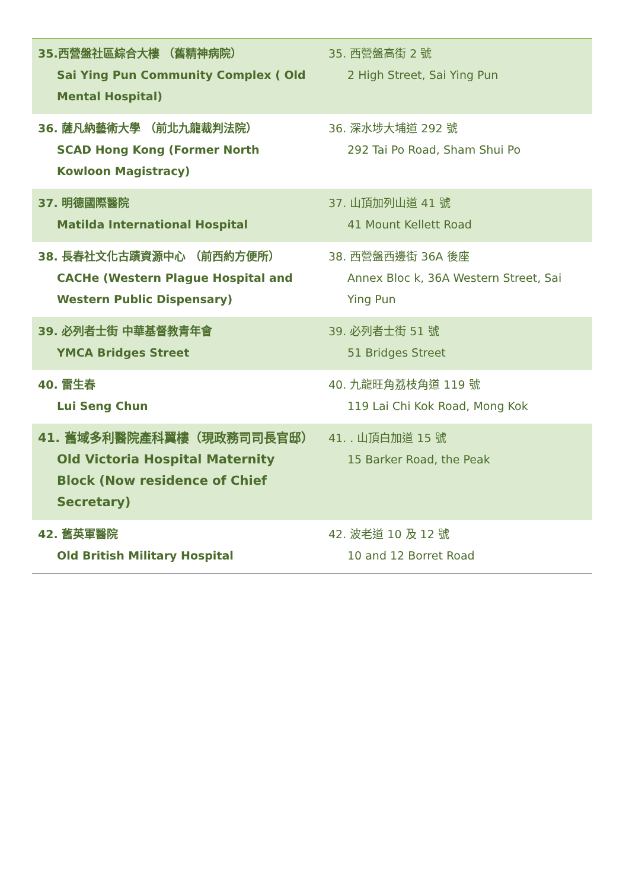| 35.西營盤社區綜合大樓 （舊精神病院） Sai Ying Pun Community Complex ( Old Mental Hospital) | 35. 西營盤高街 2 號 2 High Street, Sai Ying Pun |
| 36. 薩凡納藝術大學 （前北九龍裁判法院） SCAD Hong Kong (Former North Kowloon Magistracy) | 36. 深水埗大埔道 292 號 292 Tai Po Road, Sham Shui Po |
| 37. 明德國際醫院 Matilda International Hospital | 37. 山頂加列山道 41 號 41 Mount Kellett Road |
| 38. 長春社文化古蹟資源中心 （前西約方便所） CACHe (Western Plague Hospital and Western Public Dispensary) | 38. 西營盤西邊街 36A 後座 Annex Bloc k, 36A Western Street, Sai Ying Pun |
| 39. 必列者士街 中華基督教青年會 YMCA Bridges Street | 39. 必列者士街 51 號 51 Bridges Street |
| 40. 雷生春 Lui Seng Chun | 40. 九龍旺角荔枝角道 119 號 119 Lai Chi Kok Road, Mong Kok |
| 41. 舊域多利醫院產科翼樓（現政務司司長官邸） Old Victoria Hospital Maternity Block (Now residence of Chief Secretary) | 41. . 山頂白加道 15 號 15 Barker Road, the Peak |
| 42. 舊英軍醫院 Old British Military Hospital | 42. 波老道 10 及 12 號 10 and 12 Borret Road |